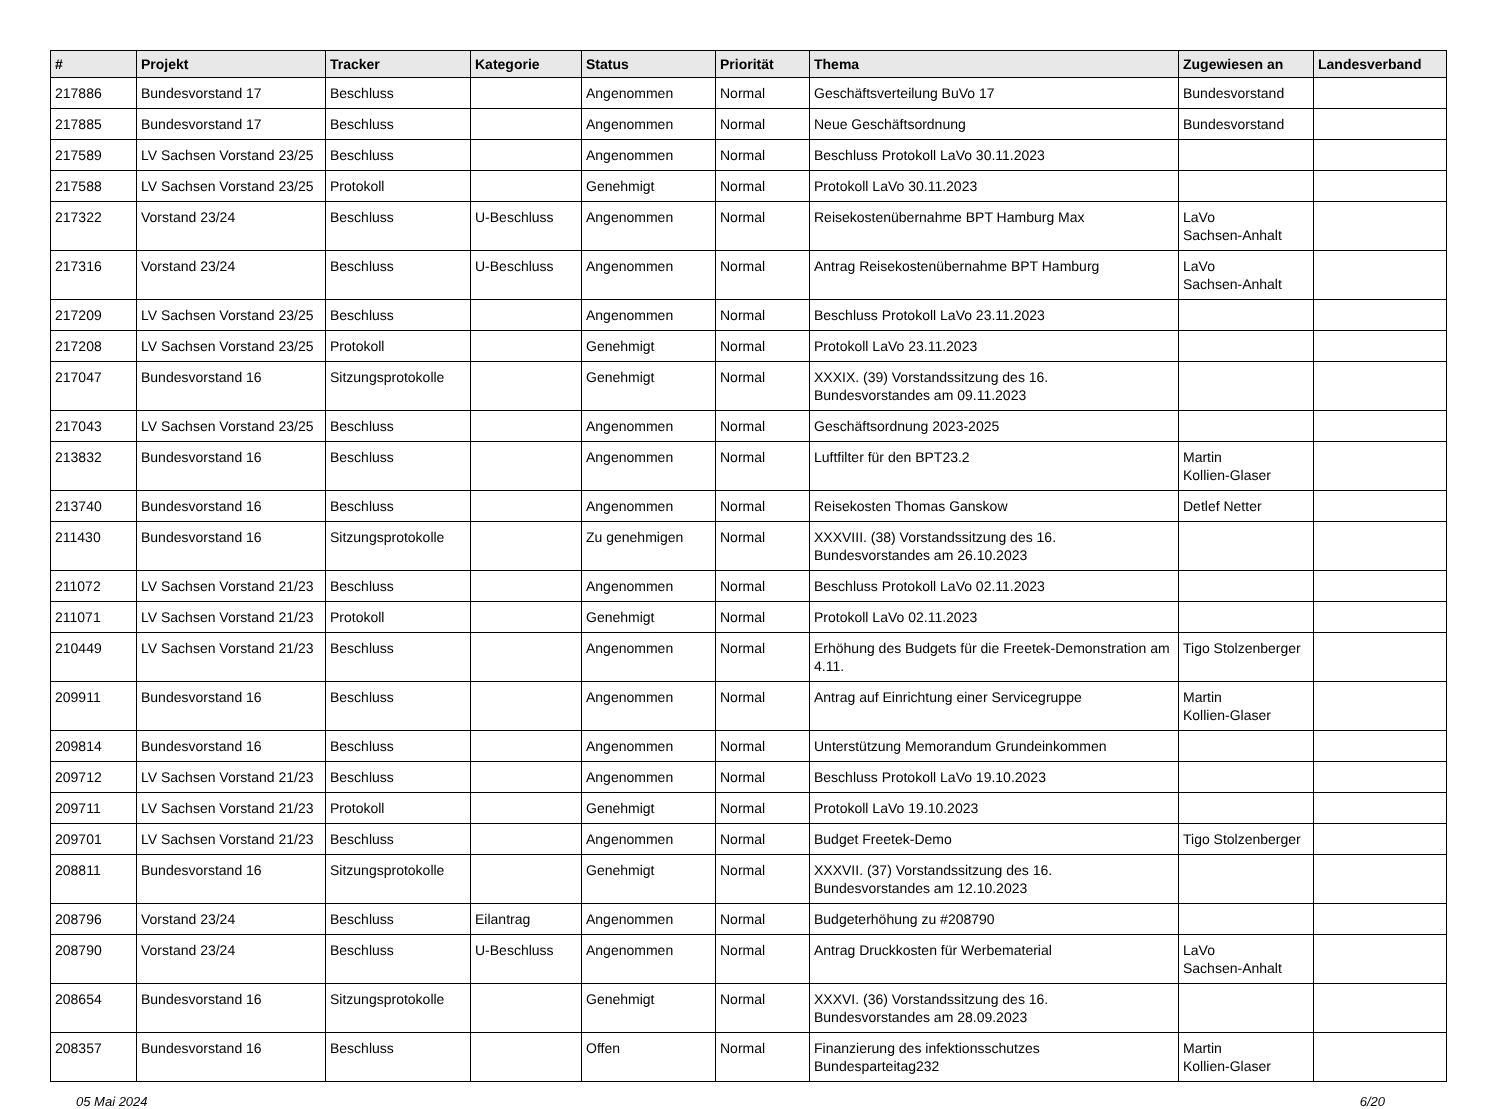| # | Projekt | Tracker | Kategorie | Status | Priorität | Thema | Zugewiesen an | Landesverband |
| --- | --- | --- | --- | --- | --- | --- | --- | --- |
| 217886 | Bundesvorstand 17 | Beschluss | | Angenommen | Normal | Geschäftsverteilung BuVo 17 | Bundesvorstand | |
| 217885 | Bundesvorstand 17 | Beschluss | | Angenommen | Normal | Neue Geschäftsordnung | Bundesvorstand | |
| 217589 | LV Sachsen Vorstand 23/25 | Beschluss | | Angenommen | Normal | Beschluss Protokoll LaVo 30.11.2023 | | |
| 217588 | LV Sachsen Vorstand 23/25 | Protokoll | | Genehmigt | Normal | Protokoll LaVo 30.11.2023 | | |
| 217322 | Vorstand 23/24 | Beschluss | U-Beschluss | Angenommen | Normal | Reisekostenübernahme BPT Hamburg Max | LaVo Sachsen-Anhalt | |
| 217316 | Vorstand 23/24 | Beschluss | U-Beschluss | Angenommen | Normal | Antrag Reisekostenübernahme BPT Hamburg | LaVo Sachsen-Anhalt | |
| 217209 | LV Sachsen Vorstand 23/25 | Beschluss | | Angenommen | Normal | Beschluss Protokoll LaVo 23.11.2023 | | |
| 217208 | LV Sachsen Vorstand 23/25 | Protokoll | | Genehmigt | Normal | Protokoll LaVo 23.11.2023 | | |
| 217047 | Bundesvorstand 16 | Sitzungsprotokolle | | Genehmigt | Normal | XXXIX. (39) Vorstandssitzung des 16. Bundesvorstandes am 09.11.2023 | | |
| 217043 | LV Sachsen Vorstand 23/25 | Beschluss | | Angenommen | Normal | Geschäftsordnung 2023-2025 | | |
| 213832 | Bundesvorstand 16 | Beschluss | | Angenommen | Normal | Luftfilter für den BPT23.2 | Martin Kollien-Glaser | |
| 213740 | Bundesvorstand 16 | Beschluss | | Angenommen | Normal | Reisekosten Thomas Ganskow | Detlef Netter | |
| 211430 | Bundesvorstand 16 | Sitzungsprotokolle | | Zu genehmigen | Normal | XXXVIII. (38) Vorstandssitzung des 16. Bundesvorstandes am 26.10.2023 | | |
| 211072 | LV Sachsen Vorstand 21/23 | Beschluss | | Angenommen | Normal | Beschluss Protokoll LaVo 02.11.2023 | | |
| 211071 | LV Sachsen Vorstand 21/23 | Protokoll | | Genehmigt | Normal | Protokoll LaVo 02.11.2023 | | |
| 210449 | LV Sachsen Vorstand 21/23 | Beschluss | | Angenommen | Normal | Erhöhung des Budgets für die Freetek-Demonstration am 4.11. | Tigo Stolzenberger | |
| 209911 | Bundesvorstand 16 | Beschluss | | Angenommen | Normal | Antrag auf Einrichtung einer Servicegruppe | Martin Kollien-Glaser | |
| 209814 | Bundesvorstand 16 | Beschluss | | Angenommen | Normal | Unterstützung Memorandum Grundeinkommen | | |
| 209712 | LV Sachsen Vorstand 21/23 | Beschluss | | Angenommen | Normal | Beschluss Protokoll LaVo 19.10.2023 | | |
| 209711 | LV Sachsen Vorstand 21/23 | Protokoll | | Genehmigt | Normal | Protokoll LaVo 19.10.2023 | | |
| 209701 | LV Sachsen Vorstand 21/23 | Beschluss | | Angenommen | Normal | Budget Freetek-Demo | Tigo Stolzenberger | |
| 208811 | Bundesvorstand 16 | Sitzungsprotokolle | | Genehmigt | Normal | XXXVII. (37) Vorstandssitzung des 16. Bundesvorstandes am 12.10.2023 | | |
| 208796 | Vorstand 23/24 | Beschluss | Eilantrag | Angenommen | Normal | Budgeterhöhung zu #208790 | | |
| 208790 | Vorstand 23/24 | Beschluss | U-Beschluss | Angenommen | Normal | Antrag Druckkosten für Werbematerial | LaVo Sachsen-Anhalt | |
| 208654 | Bundesvorstand 16 | Sitzungsprotokolle | | Genehmigt | Normal | XXXVI. (36) Vorstandssitzung des 16. Bundesvorstandes am 28.09.2023 | | |
| 208357 | Bundesvorstand 16 | Beschluss | | Offen | Normal | Finanzierung des infektionsschutzes Bundesparteitag232 | Martin Kollien-Glaser | |
05 Mai 2024 6/20